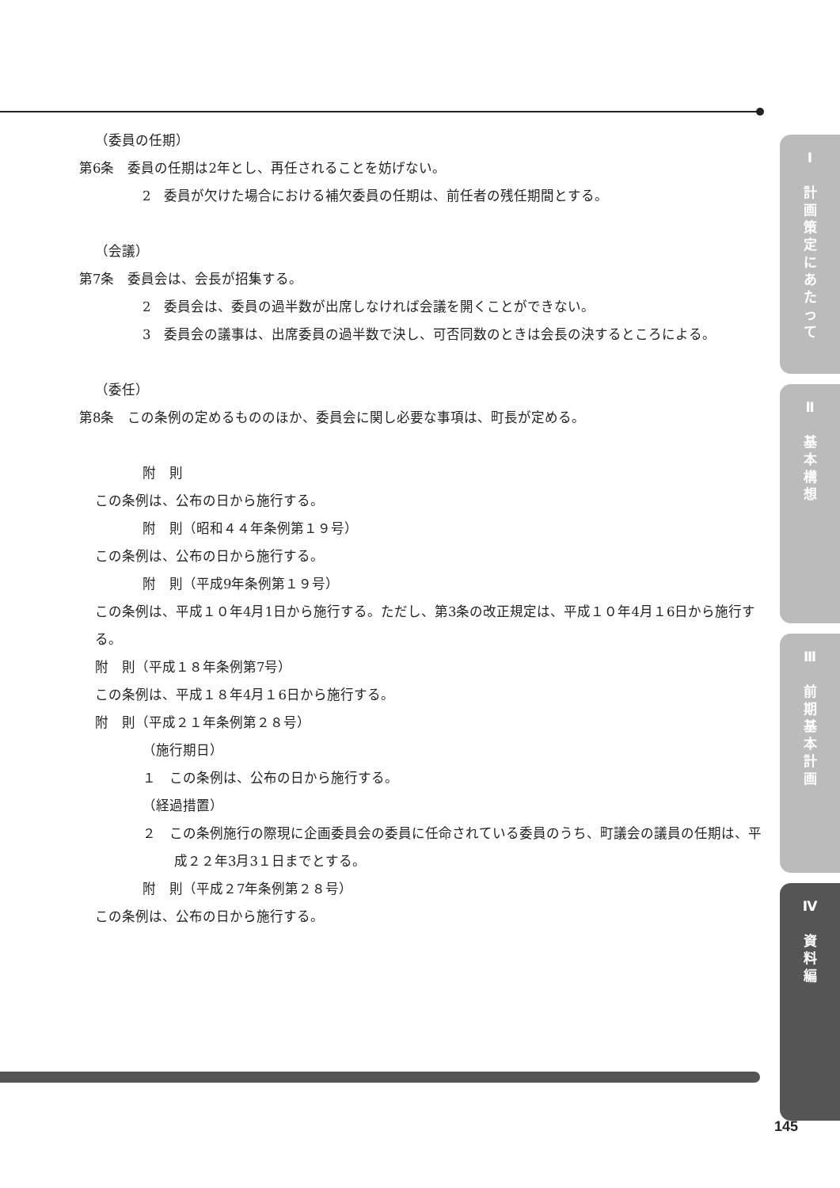（委員の任期）
第6条　委員の任期は2年とし、再任されることを妨げない。
2　委員が欠けた場合における補欠委員の任期は、前任者の残任期間とする。
（会議）
第7条　委員会は、会長が招集する。
2　委員会は、委員の過半数が出席しなければ会議を開くことができない。
3　委員会の議事は、出席委員の過半数で決し、可否同数のときは会長の決するところによる。
（委任）
第8条　この条例の定めるもののほか、委員会に関し必要な事項は、町長が定める。
附　則
この条例は、公布の日から施行する。
附　則（昭和４４年条例第１９号）
この条例は、公布の日から施行する。
附　則（平成9年条例第１９号）
この条例は、平成１０年4月1日から施行する。ただし、第3条の改正規定は、平成１０年4月１6日から施行する。
附　則（平成１８年条例第7号）
この条例は、平成１８年4月１6日から施行する。
附　則（平成２１年条例第２８号）
（施行期日）
１　この条例は、公布の日から施行する。
（経過措置）
２　この条例施行の際現に企画委員会の委員に任命されている委員のうち、町議会の議員の任期は、平成２２年3月3１日までとする。
附　則（平成２7年条例第２８号）
この条例は、公布の日から施行する。
Ⅰ
計
画
策
定
に
あ
た
っ
て
Ⅱ
基
本
構
想
Ⅲ
前
期
基
本
計
画
Ⅳ
資
料
編
145